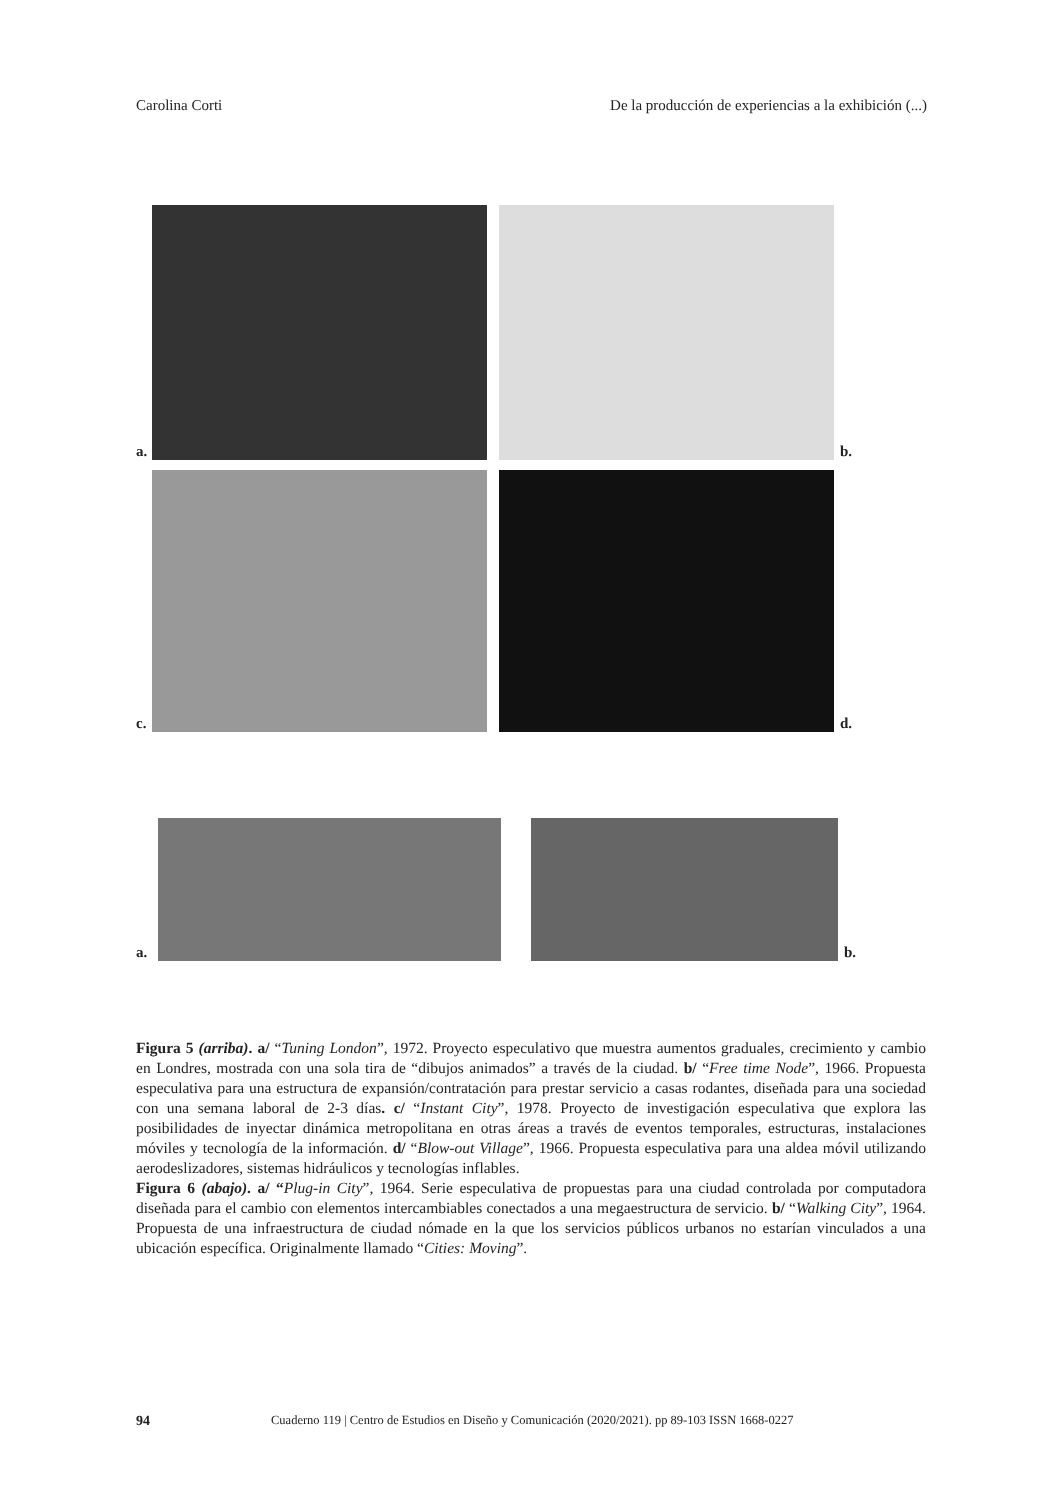Carolina Corti De la producción de experiencias a la exhibición (...)
a.
b.
c.
d.
a.
b.
Figura 5 (arriba). a/ “Tuning London”, 1972. Proyecto especulativo que muestra aumentos graduales, crecimiento y cambio en Londres, mostrada con una sola tira de “dibujos animados” a través de la ciudad. b/ “Free time Node”, 1966. Propuesta especulativa para una estructura de expansión/contratación para prestar servicio a casas rodantes, diseñada para una sociedad con una semana laboral de 2-3 días. c/ “Instant City”, 1978. Proyecto de investigación especulativa que explora las posibilidades de inyectar dinámica metropolitana en otras áreas a través de eventos temporales, estructuras, instalaciones móviles y tecnología de la información. d/ “Blow-out Village”, 1966. Propuesta especulativa para una aldea móvil utilizando aerodeslizadores, sistemas hidráulicos y tecnologías inflables.
Figura 6 (abajo). a/ “Plug-in City”, 1964. Serie especulativa de propuestas para una ciudad controlada por computadora diseñada para el cambio con elementos intercambiables conectados a una megaestructura de servicio. b/ “Walking City”, 1964. Propuesta de una infraestructura de ciudad nómade en la que los servicios públicos urbanos no estarían vinculados a una ubicación específica. Originalmente llamado “Cities: Moving”.
94 Cuaderno 119 | Centro de Estudios en Diseño y Comunicación (2020/2021). pp 89-103 ISSN 1668-0227